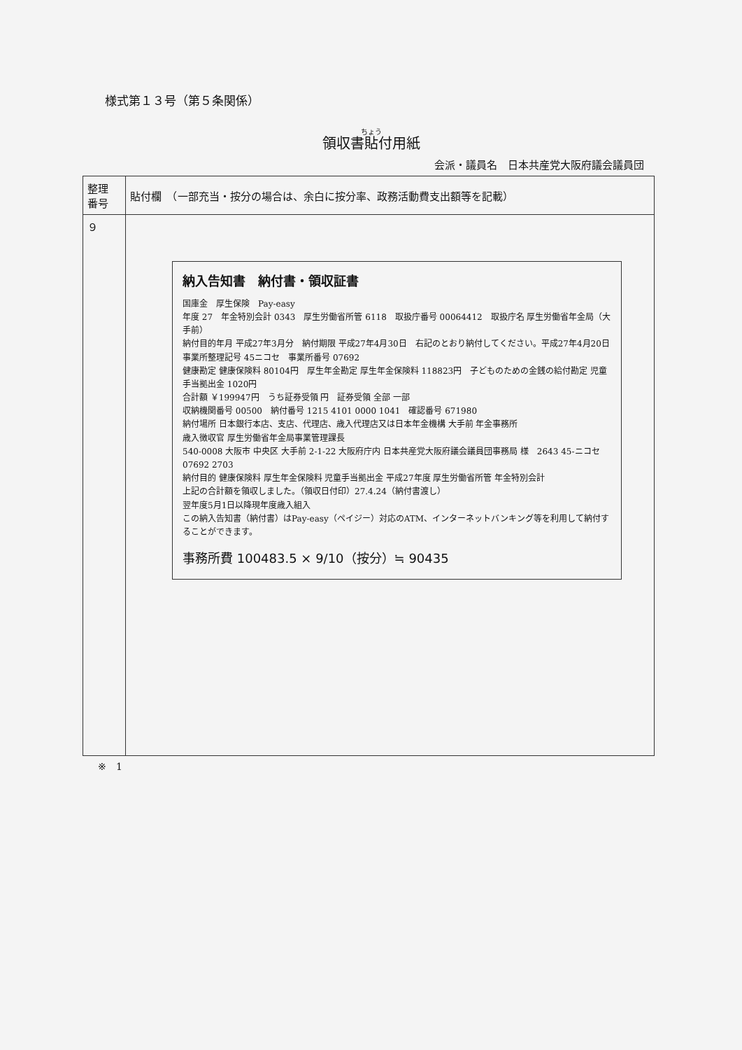様式第１３号（第５条関係）
領収書貼付用紙
会派・議員名　日本共産党大阪府議会議員団
| 整理 番号 | 貼付欄 （一部充当・按分の場合は、余白に按分率、政務活動費支出額等を記載） |
| ９ | 納入告知書 納付書・領収証書 国庫金 厚生保険 Pay-easy 年度 27 年金特別会計 0343 厚生労働省所管 6118 取扱庁番号 00064412 取扱庁名 厚生労働省年金局（大手前） 納付目的年月 平成27年3月分 納付期限 平成27年4月30日 右記のとおり納付してください。平成27年4月20日 事業所整理記号 45ニコセ 事業所番号 07692 健康勘定 健康保険料 80104円 厚生年金勘定 厚生年金保険料 118823円 子どものための金銭の給付勘定 児童手当拠出金 1020円 合計額 ￥199947円 うち証券受領 円 証券受領 全部 一部 収納機関番号 00500 納付番号 1215 4101 0000 1041 確認番号 671980 納付場所 日本銀行本店、支店、代理店、歳入代理店又は日本年金機構 大手前 年金事務所 歳入徴収官 厚生労働省年金局事業管理課長 540-0008 大阪市 中央区 大手前 2-1-22 大阪府庁内 日本共産党大阪府議会議員団事務局 様 2643 45-ニコセ 07692 2703 納付目的 健康保険料 厚生年金保険料 児童手当拠出金 平成27年度 厚生労働省所管 年金特別会計 上記の合計額を領収しました。（領収日付印）27.4.24（納付書渡し） 翌年度5月1日以降現年度歳入組入 この納入告知書（納付書）はPay-easy（ペイジー）対応のATM、インターネットバンキング等を利用して納付することができます。 事務所費 100483.5 × 9/10（按分）≒ 90435 |
※　1